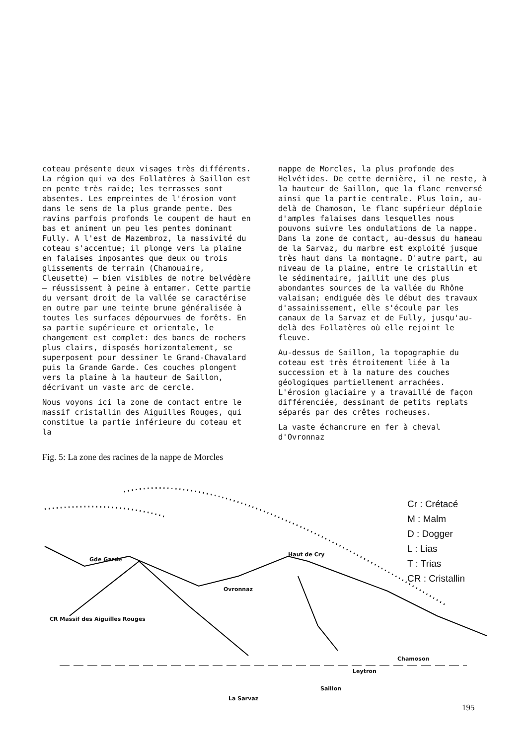coteau présente deux visages très différents. La région qui va des Follatères à Saillon est en pente très raide; les terrasses sont absentes. Les empreintes de l'érosion vont dans le sens de la plus grande pente. Des ravins parfois profonds le coupent de haut en bas et animent un peu les pentes dominant Fully. A l'est de Mazembroz, la massivité du coteau s'accentue; il plonge vers la plaine en falaises imposantes que deux ou trois glissements de terrain (Chamouaire, Cleusette) – bien visibles de notre belvédère – réussissent à peine à entamer. Cette partie du versant droit de la vallée se caractérise en outre par une teinte brune généralisée à toutes les surfaces dépourvues de forêts. En sa partie supérieure et orientale, le changement est complet: des bancs de rochers plus clairs, disposés horizontalement, se superposent pour dessiner le Grand-Chavalard puis la Grande Garde. Ces couches plongent vers la plaine à la hauteur de Saillon, décrivant un vaste arc de cercle.
Nous voyons ici la zone de contact entre le massif cristallin des Aiguilles Rouges, qui constitue la partie inférieure du coteau et la
nappe de Morcles, la plus profonde des Helvétides. De cette dernière, il ne reste, à la hauteur de Saillon, que la flanc renversé ainsi que la partie centrale. Plus loin, au-delà de Chamoson, le flanc supérieur déploie d'amples falaises dans lesquelles nous pouvons suivre les ondulations de la nappe. Dans la zone de contact, au-dessus du hameau de la Sarvaz, du marbre est exploité jusque très haut dans la montagne. D'autre part, au niveau de la plaine, entre le cristallin et le sédimentaire, jaillit une des plus abondantes sources de la vallée du Rhône valaisan; endiguée dès le début des travaux d'assainissement, elle s'écoule par les canaux de la Sarvaz et de Fully, jusqu'au-delà des Follatères où elle rejoint le fleuve.
Au-dessus de Saillon, la topographie du coteau est très étroitement liée à la succession et à la nature des couches géologiques partiellement arrachées. L'érosion glaciaire y a travaillé de façon différenciée, dessinant de petits replats séparés par des crêtes rocheuses.
La vaste échancrure en fer à cheval d'Ovronnaz
Fig. 5: La zone des racines de la nappe de Morcles
Cr : Crétacé
M : Malm
D : Dogger
L : Lias
T : Trias
CR : Cristallin
Gde Garde
Haut de Cry
Ovronnaz
CR Massif des Aiguilles Rouges
Chamoson
Leytron
Saillon
La Sarvaz
195